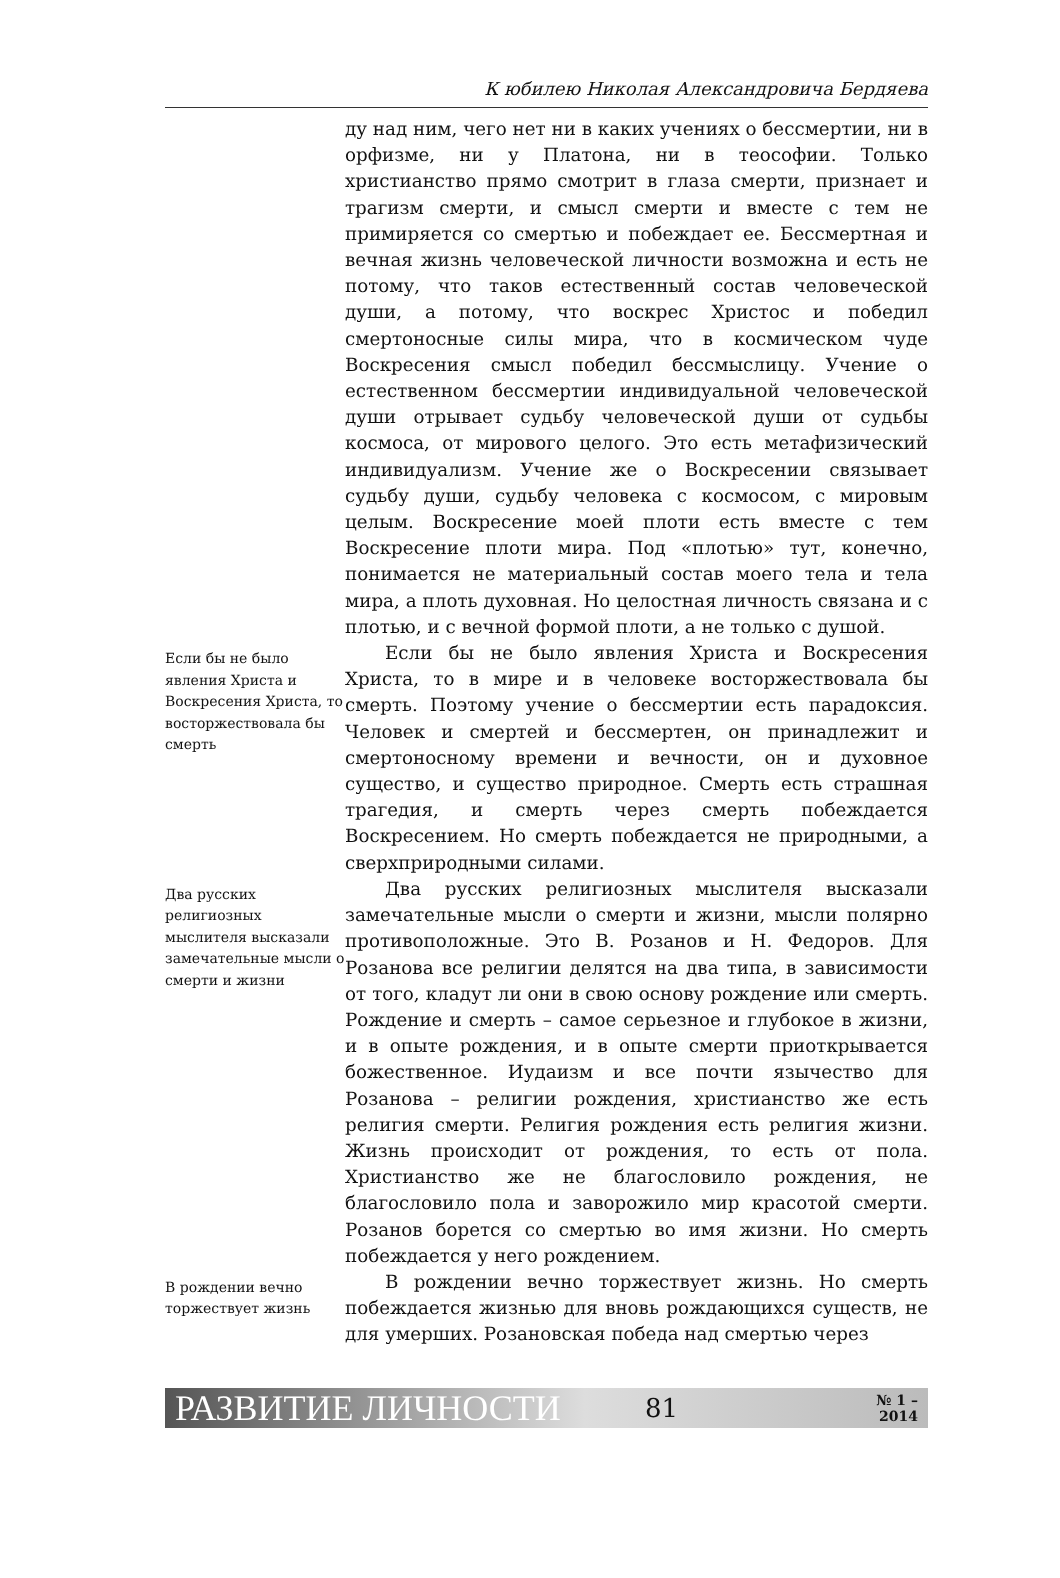К юбилею Николая Александровича Бердяева
ду над ним, чего нет ни в каких учениях о бессмертии, ни в орфизме, ни у Платона, ни в теософии. Только христианство прямо смотрит в глаза смерти, признает и трагизм смерти, и смысл смерти и вместе с тем не примиряется со смертью и побеждает ее. Бессмертная и вечная жизнь человеческой личности возможна и есть не потому, что таков естественный состав человеческой души, а потому, что воскрес Христос и победил смертоносные силы мира, что в космическом чуде Воскресения смысл победил бессмыслицу. Учение о естественном бессмертии индивидуальной человеческой души отрывает судьбу человеческой души от судьбы космоса, от мирового целого. Это есть метафизический индивидуализм. Учение же о Воскресении связывает судьбу души, судьбу человека с космосом, с мировым целым. Воскресение моей плоти есть вместе с тем Воскресение плоти мира. Под «плотью» тут, конечно, понимается не материальный состав моего тела и тела мира, а плоть духовная. Но целостная личность связана и с плотью, и с вечной формой плоти, а не только с душой.
Если бы не было явления Христа и Воскресения Христа, то восторжествовала бы смерть
Если бы не было явления Христа и Воскресения Христа, то в мире и в человеке восторжествовала бы смерть. Поэтому учение о бессмертии есть парадоксия. Человек и смертей и бессмертен, он принадлежит и смертоносному времени и вечности, он и духовное существо, и существо природное. Смерть есть страшная трагедия, и смерть через смерть побеждается Воскресением. Но смерть побеждается не природными, а сверхприродными силами.
Два русских религиозных мыслителя высказали замечательные мысли о смерти и жизни
Два русских религиозных мыслителя высказали замечательные мысли о смерти и жизни, мысли полярно противоположные. Это В. Розанов и Н. Федоров. Для Розанова все религии делятся на два типа, в зависимости от того, кладут ли они в свою основу рождение или смерть. Рождение и смерть – самое серьезное и глубокое в жизни, и в опыте рождения, и в опыте смерти приоткрывается божественное. Иудаизм и все почти язычество для Розанова – религии рождения, христианство же есть религия смерти. Религия рождения есть религия жизни. Жизнь происходит от рождения, то есть от пола. Христианство же не благословило рождения, не благословило пола и заворожило мир красотой смерти. Розанов борется со смертью во имя жизни. Но смерть побеждается у него рождением.
В рождении вечно торжествует жизнь
В рождении вечно торжествует жизнь. Но смерть побеждается жизнью для вновь рождающихся существ, не для умерших. Розановская победа над смертью через
РАЗВИТИЕ ЛИЧНОСТИ 81 № 1 – 2014